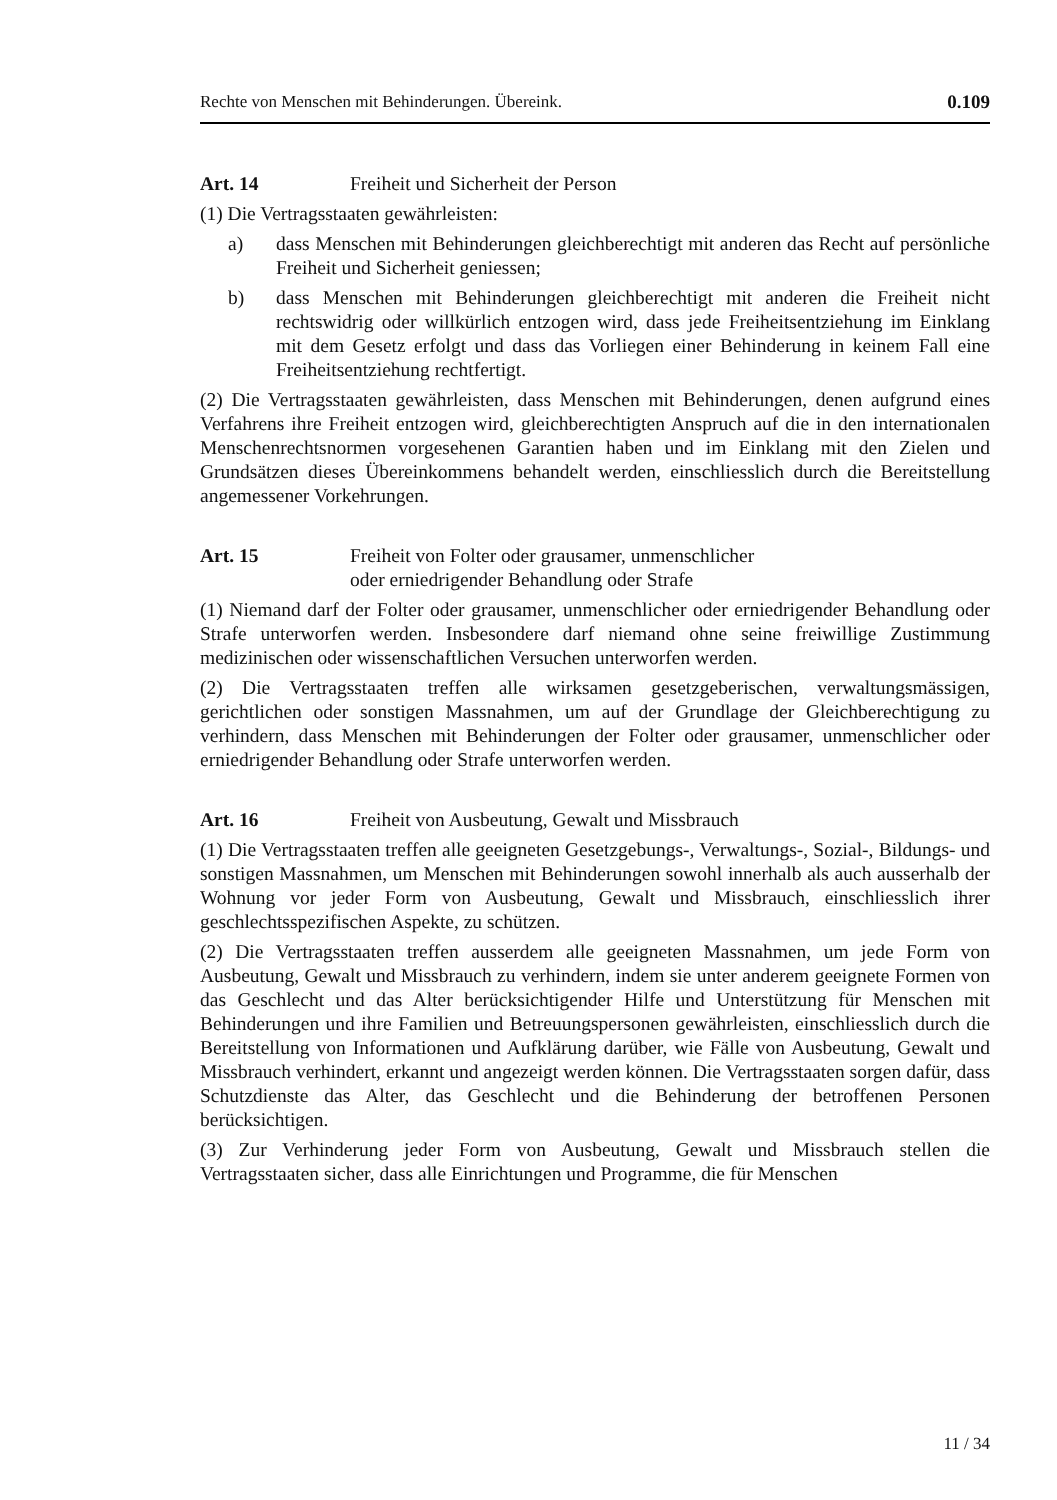Rechte von Menschen mit Behinderungen. Übereink. 0.109
Art. 14 Freiheit und Sicherheit der Person
(1) Die Vertragsstaaten gewährleisten:
a) dass Menschen mit Behinderungen gleichberechtigt mit anderen das Recht auf persönliche Freiheit und Sicherheit geniessen;
b) dass Menschen mit Behinderungen gleichberechtigt mit anderen die Freiheit nicht rechtswidrig oder willkürlich entzogen wird, dass jede Freiheitsentziehung im Einklang mit dem Gesetz erfolgt und dass das Vorliegen einer Behinderung in keinem Fall eine Freiheitsentziehung rechtfertigt.
(2) Die Vertragsstaaten gewährleisten, dass Menschen mit Behinderungen, denen aufgrund eines Verfahrens ihre Freiheit entzogen wird, gleichberechtigten Anspruch auf die in den internationalen Menschenrechtsnormen vorgesehenen Garantien haben und im Einklang mit den Zielen und Grundsätzen dieses Übereinkommens behandelt werden, einschliesslich durch die Bereitstellung angemessener Vorkehrungen.
Art. 15 Freiheit von Folter oder grausamer, unmenschlicher
oder erniedrigender Behandlung oder Strafe
(1) Niemand darf der Folter oder grausamer, unmenschlicher oder erniedrigender Behandlung oder Strafe unterworfen werden. Insbesondere darf niemand ohne seine freiwillige Zustimmung medizinischen oder wissenschaftlichen Versuchen unterworfen werden.
(2) Die Vertragsstaaten treffen alle wirksamen gesetzgeberischen, verwaltungsmässigen, gerichtlichen oder sonstigen Massnahmen, um auf der Grundlage der Gleichberechtigung zu verhindern, dass Menschen mit Behinderungen der Folter oder grausamer, unmenschlicher oder erniedrigender Behandlung oder Strafe unterworfen werden.
Art. 16 Freiheit von Ausbeutung, Gewalt und Missbrauch
(1) Die Vertragsstaaten treffen alle geeigneten Gesetzgebungs-, Verwaltungs-, Sozial-, Bildungs- und sonstigen Massnahmen, um Menschen mit Behinderungen sowohl innerhalb als auch ausserhalb der Wohnung vor jeder Form von Ausbeutung, Gewalt und Missbrauch, einschliesslich ihrer geschlechtsspezifischen Aspekte, zu schützen.
(2) Die Vertragsstaaten treffen ausserdem alle geeigneten Massnahmen, um jede Form von Ausbeutung, Gewalt und Missbrauch zu verhindern, indem sie unter anderem geeignete Formen von das Geschlecht und das Alter berücksichtigender Hilfe und Unterstützung für Menschen mit Behinderungen und ihre Familien und Betreuungspersonen gewährleisten, einschliesslich durch die Bereitstellung von Informationen und Aufklärung darüber, wie Fälle von Ausbeutung, Gewalt und Missbrauch verhindert, erkannt und angezeigt werden können. Die Vertragsstaaten sorgen dafür, dass Schutzdienste das Alter, das Geschlecht und die Behinderung der betroffenen Personen berücksichtigen.
(3) Zur Verhinderung jeder Form von Ausbeutung, Gewalt und Missbrauch stellen die Vertragsstaaten sicher, dass alle Einrichtungen und Programme, die für Menschen
11 / 34